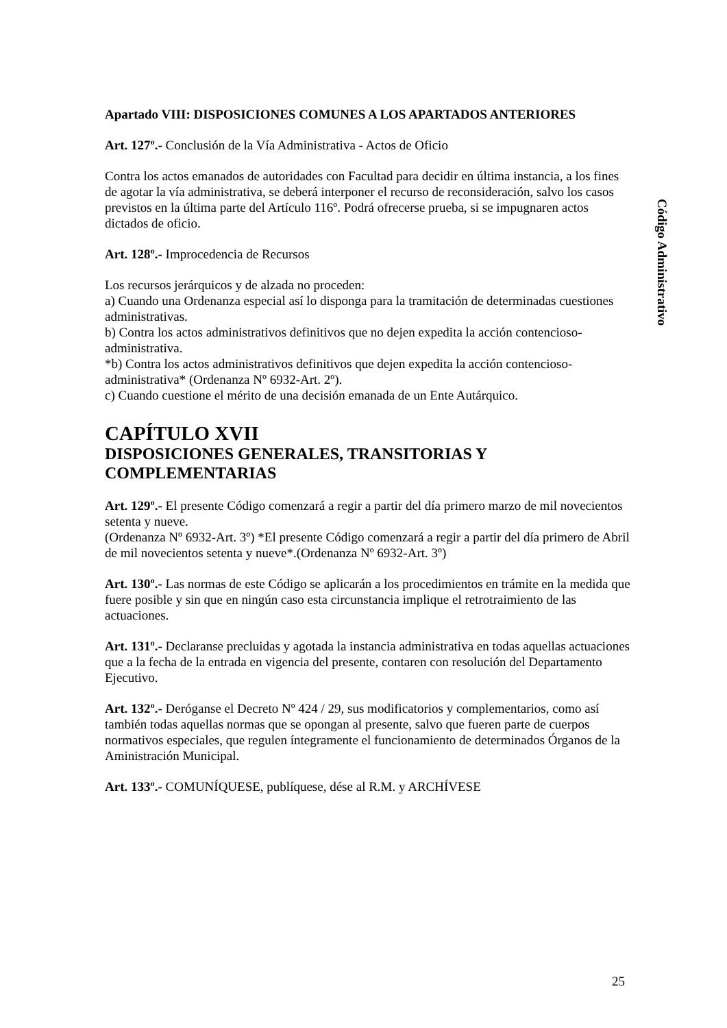Apartado VIII: DISPOSICIONES COMUNES A LOS APARTADOS ANTERIORES
Art. 127º.- Conclusión de la Vía Administrativa - Actos de Oficio
Contra los actos emanados de autoridades con Facultad para decidir en última instancia, a los fines de agotar la vía administrativa, se deberá interponer el recurso de reconsideración, salvo los casos previstos en la última parte del Artículo 116º. Podrá ofrecerse prueba, si se impugnaren actos dictados de oficio.
Art. 128º.- Improcedencia de Recursos
Los recursos jerárquicos y de alzada no proceden:
a) Cuando una Ordenanza especial así lo disponga para la tramitación de determinadas cuestiones administrativas.
b) Contra los actos administrativos definitivos que no dejen expedita la acción contencioso-administrativa.
*b) Contra los actos administrativos definitivos que dejen expedita la acción contencioso-administrativa* (Ordenanza Nº 6932-Art. 2º).
c) Cuando cuestione el mérito de una decisión emanada de un Ente Autárquico.
CAPÍTULO XVII
DISPOSICIONES GENERALES, TRANSITORIAS Y COMPLEMENTARIAS
Art. 129º.- El presente Código comenzará a regir a partir del día primero marzo de mil novecientos setenta y nueve.
(Ordenanza Nº 6932-Art. 3º) *El presente Código comenzará a regir a partir del día primero de Abril de mil novecientos setenta y nueve*.(Ordenanza Nº 6932-Art. 3º)
Art. 130º.- Las normas de este Código se aplicarán a los procedimientos en trámite en la medida que fuere posible y sin que en ningún caso esta circunstancia implique el retrotraimiento de las actuaciones.
Art. 131º.- Declaranse precluidas y agotada la instancia administrativa en todas aquellas actuaciones que a la fecha de la entrada en vigencia del presente, contaren con resolución del Departamento Ejecutivo.
Art. 132º.- Deróganse el Decreto Nº 424 / 29, sus modificatorios y complementarios, como así también todas aquellas normas que se opongan al presente, salvo que fueren parte de cuerpos normativos especiales, que regulen íntegramente el funcionamiento de determinados Órganos de la Aministración Municipal.
Art. 133º.- COMUNÍQUESE, publíquese, dése al R.M. y ARCHÍVESE
Código Administrativo
25